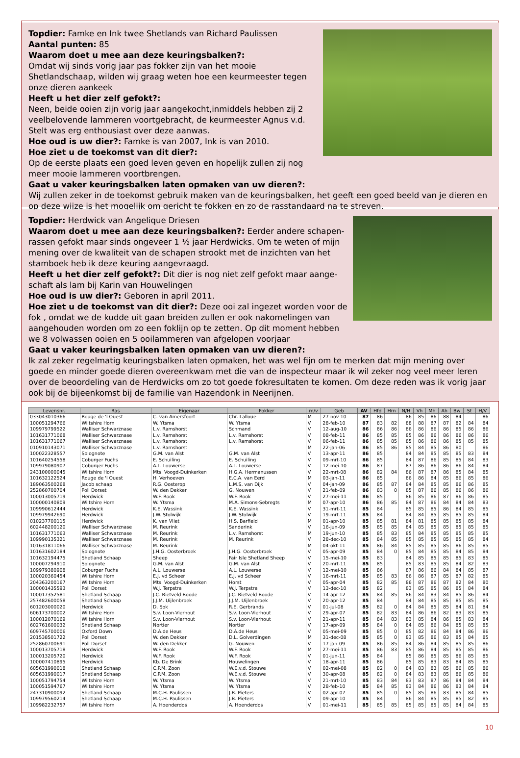Topdier: Famke en Ink twee Shetlands van Richard Paulissen
Aantal punten: 85
Waarom doet u mee aan deze keuringsbalken?:
Omdat wij sinds vorig jaar pas fokker zijn van het mooie Shetlandschaap, wilden wij graag weten hoe een keurmeester tegen onze dieren aankeek
Heeft u het dier zelf gefokt?:
Neen, beide ooien zijn vorig jaar aangekocht,inmiddels hebben zij 2 veelbelovende lammeren voortgebracht, de keurmeester Agnus v.d. Stelt was erg enthousiast over deze aanwas.
Hoe oud is uw dier?: Famke is van 2007, Ink is van 2010.
Hoe ziet u de toekomst van dit dier?:
Op de eerste plaats een goed leven geven en hopelijk zullen zij nog meer mooie lammeren voortbrengen.
Gaat u vaker keuringsbalken laten opmaken van uw dieren?:
Wij zullen zeker in de toekomst gebruik maken van de keuringsbalken, het geeft een goed beeld van je dieren en op deze wijze is het mogelijk om gericht te fokken en zo de rasstandaard na te streven.
Topdier: Herdwick van Angelique Driesen
Waarom doet u mee aan deze keuringsbalken?: Eerder andere schapen-rassen gefokt maar sinds ongeveer 1 ½ jaar Herdwicks. Om te weten of mijn mening over de kwaliteit van de schapen strookt met de inzichten van het stamboek heb ik deze keuring aangevraagd.
Heeft u het dier zelf gefokt?: Dit dier is nog niet zelf gefokt maar aange-schaft als lam bij Karin van Houwelingen
Hoe oud is uw dier?: Geboren in april 2011.
Hoe ziet u de toekomst van dit dier?: Deze ooi zal ingezet worden voor de fok , omdat we de kudde uit gaan breiden zullen er ook nakomelingen van aangehouden worden om zo een foklijn op te zetten. Op dit moment hebben we 8 volwassen ooien en 5 ooilammeren van afgelopen voorjaar
Gaat u vaker keuringsbalken laten opmaken van uw dieren?:
Ik zal zeker regelmatig keuringsbalken laten opmaken, het was wel fijn om te merken dat mijn mening over goede en minder goede dieren overeenkwam met die van de inspecteur maar ik wil zeker nog veel meer leren over de beoordeling van de Herdwicks om zo tot goede fokresultaten te komen. Om deze reden was ik vorig jaar ook bij de bijeenkomst bij de familie van Hazendonk in Neerijnen.
| Levensnr. | Ras | Eigenaar | Fokker | m/v | Geb | AV | Hfd | Hrn | N/H | Vh | Mh | Ah | Bw | St | H/V |
| --- | --- | --- | --- | --- | --- | --- | --- | --- | --- | --- | --- | --- | --- | --- | --- |
| 033043010366 | Rouge de 'l Ouest | C. van Amersfoort | Chr. Lalloue | M | 27-nov-10 | 87 | 86 | | 86 | 85 | 86 | 88 | 84 | | 86 |
| 100051294766 | Wiltshire Horn | W. Ytsma | W. Ytsma | V | 28-feb-10 | 87 | 83 | 82 | 88 | 88 | 87 | 87 | 82 | 84 | 84 |
| 109979799522 | Walliser Schwarznase | L.v. Ramshorst | Schmand | V | 12-aug-10 | 86 | 86 | 86 | 86 | 86 | 86 | 86 | 85 | 86 | 86 |
| 101631771068 | Walliser Schwarznase | L.v. Ramshorst | L.v. Ramshorst | V | 08-feb-11 | 86 | 85 | 85 | 85 | 86 | 86 | 86 | 86 | 86 | 86 |
| 101631771067 | Walliser Schwarznase | L.v. Ramshorst | L.v. Ramshorst | V | 06-feb-11 | 86 | 85 | 85 | 85 | 86 | 86 | 86 | 85 | 85 | 85 |
| 010910143071 | Walliser Schwarznase | L.v. Ramshorst | | M | 22-jan-06 | 86 | 85 | 86 | 85 | 84 | 85 | 86 | 80 | | 86 |
| 100022328557 | Solognote | G.M. van Alst | G.M. van Alst | V | 13-apr-11 | 86 | 85 | | 84 | 84 | 85 | 85 | 85 | 83 | 84 |
| 101640254558 | Coburger Fuchs | E. Schuiling | E. Schuiling | V | 09-mrt-10 | 86 | 85 | | 84 | 87 | 86 | 85 | 85 | 84 | 83 |
| 109979080907 | Coburger Fuchs | A.L. Louwerse | A.L. Louwerse | V | 12-mei-10 | 86 | 87 | | 87 | 86 | 86 | 86 | 86 | 84 | 84 |
| 243100000045 | Wiltshire Horn | Mts. Voogd-Duinkerken | H.G.A. Hermanussen | V | 22-mrt-08 | 86 | 82 | 84 | 86 | 87 | 87 | 86 | 85 | 84 | 85 |
| 101632122524 | Rouge de 'l Ouest | H. Verhoeven | E.C.A. van Eerd | M | 03-jan-11 | 86 | 85 | | 86 | 86 | 84 | 85 | 86 | 85 | 86 |
| 189063500268 | Jacob schaap | R.G. Oosterop | L.M.S. van Dijk | V | 04-jan-09 | 86 | 85 | 87 | 84 | 84 | 85 | 85 | 86 | 86 | 85 |
| 252860700704 | Poll Dorset | W. den Dekker | G. Nouwen | V | 21-feb-09 | 86 | 83 | 0 | 85 | 87 | 86 | 85 | 86 | 86 | 86 |
| 100013005719 | Herdwick | W.F. Rook | W.F. Rook | V | 27-mei-11 | 86 | 85 | | 86 | 85 | 86 | 87 | 86 | 86 | 85 |
| 100000140809 | Wiltshire Horn | W. Ytsma | M.A. Simons-Sebregts | M | 07-apr-10 | 86 | 86 | 85 | 84 | 87 | 86 | 84 | 84 | 84 | 83 |
| 109990612444 | Herdwick | K.E. Wassink | K.E. Wassink | V | 31-mrt-11 | 85 | 84 | | 85 | 85 | 85 | 86 | 84 | 85 | 85 |
| 109979942690 | Herdwick | J.W. Stolwijk | J.W. Stolwijk | V | 19-mrt-11 | 85 | 84 | | 84 | 84 | 85 | 85 | 85 | 85 | 84 |
| 010237700115 | Herdwick | K. van Vliet | H.S. Barfield | M | 01-apr-10 | 85 | 85 | 81 | 84 | 81 | 85 | 85 | 85 | 85 | 84 |
| 602448200120 | Walliser Schwarznase | M. Reurink | Sanderink | V | 16-jun-09 | 85 | 85 | 85 | 84 | 85 | 85 | 85 | 85 | 85 | 85 |
| 101631771063 | Walliser Schwarznase | M. Reurink | L.v. Ramshorst | M | 19-jun-10 | 85 | 85 | 83 | 85 | 84 | 85 | 85 | 85 | 85 | 85 |
| 109990135321 | Walliser Schwarznase | M. Reurink | M. Reurink | V | 28-dec-10 | 85 | 84 | 85 | 85 | 85 | 85 | 85 | 85 | 85 | 84 |
| 101631811066 | Walliser Schwarznase | M. Reurink | | M | 04-okt-11 | 85 | 86 | 84 | 85 | 85 | 85 | 85 | 86 | 85 | 85 |
| 101631602184 | Solognote | J.H.G. Oosterbroek | J.H.G. Oosterbroek | V | 05-apr-09 | 85 | 84 | 0 | 85 | 84 | 85 | 85 | 84 | 85 | 84 |
| 101632194475 | Shetland Schaap | Sheep | Fair Isle Shetland Sheep | V | 15-mei-10 | 85 | 83 | | 84 | 85 | 85 | 85 | 85 | 83 | 85 |
| 100007294910 | Solognote | G.M. van Alst | G.M. van Alst | V | 20-mrt-11 | 85 | 85 | | 85 | 83 | 85 | 85 | 84 | 82 | 83 |
| 109979380908 | Coburger Fuchs | A.L. Louwerse | A.L. Louwerse | V | 12-mei-10 | 85 | 86 | | 87 | 86 | 86 | 84 | 84 | 85 | 87 |
| 100020360454 | Wiltshire Horn | E.J. vd Scheer | E.J. vd Scheer | V | 16-mrt-11 | 85 | 85 | 83 | 86 | 86 | 87 | 85 | 87 | 82 | 85 |
| 204363200167 | Wiltshire Horn | Mts. Voogd-Duinkerken | Horst | V | 05-apr-04 | 85 | 82 | 85 | 86 | 87 | 86 | 87 | 82 | 84 | 80 |
| 100001435593 | Poll Dorset | W.J. Terpstra | W.J. Terpstra | V | 13-dec-10 | 85 | 82 | | 83 | 85 | 85 | 86 | 85 | 84 | 84 |
| 100017352581 | Shetland Schaap | J.C. Rietveld-Boode | J.C. Rietveld-Boode | V | 14-apr-12 | 85 | 84 | 85 | 86 | 84 | 83 | 84 | 85 | 86 | 84 |
| 257482600058 | Shetland Schaap | J.J.M. Uijlenbroek | J.J.M. Uijlenbroek | V | 20-apr-12 | 85 | 84 | | 84 | 84 | 85 | 85 | 85 | 85 | 85 |
| 601203000020 | Herdwick | D. Sok | R.E. Gerbrands | V | 01-jul-08 | 85 | 82 | 0 | 84 | 84 | 85 | 85 | 84 | 81 | 84 |
| 606173700002 | Wiltshire Horn | S.v. Loon-Vierhout | S.v. Loon-Vierhout | V | 29-apr-07 | 85 | 82 | 83 | 84 | 86 | 86 | 82 | 83 | 83 | 85 |
| 100012070169 | Wiltshire Horn | S.v. Loon-Vierhout | S.v. Loon-Vierhout | V | 21-apr-11 | 85 | 84 | 83 | 83 | 85 | 84 | 86 | 85 | 83 | 84 |
| 602761600032 | Shetland Schaap | Nortier | Nortier | V | 17-apr-09 | 85 | 84 | 0 | 84 | 85 | 86 | 84 | 85 | 85 | 85 |
| 609745700006 | Oxford Down | D.A.de Heus | D.A.de Heus | V | 05-mei-09 | 85 | 85 | 0 | 85 | 82 | 86 | 84 | 84 | 86 | 86 |
| 201538501722 | Poll Dorset | W. den Dekker | D.L. Golverdingen | M | 31-dec-08 | 85 | 85 | 0 | 83 | 85 | 86 | 83 | 85 | 84 | 85 |
| 252860700691 | Poll Dorset | W. den Dekker | G. Nouwen | V | 17-jan-09 | 85 | 86 | 85 | 84 | 86 | 84 | 85 | 85 | 85 | 86 |
| 100013705718 | Herdwick | W.F. Rook | W.F. Rook | M | 27-mei-11 | 85 | 86 | 83 | 85 | 86 | 84 | 85 | 85 | 85 | 86 |
| 100013205720 | Herdwick | W.F. Rook | W.F. Rook | V | 01-jun-11 | 85 | 84 | | 85 | 86 | 85 | 85 | 86 | 85 | 85 |
| 100007410895 | Herdwick | Kb. De Brink | Houwelingen | V | 18-apr-11 | 85 | 86 | | 85 | 85 | 83 | 83 | 84 | 85 | 85 |
| 605631990018 | Shetland Schaap | C.P.M. Zoon | W.E.v.d. Stouwe | V | 02-mei-08 | 85 | 82 | 0 | 84 | 83 | 83 | 85 | 86 | 85 | 86 |
| 605631990017 | Shetland Schaap | C.P.M. Zoon | W.E.v.d. Stouwe | V | 30-apr-08 | 85 | 82 | 0 | 84 | 83 | 83 | 85 | 86 | 85 | 86 |
| 100051794754 | Wiltshire Horn | W. Ytsma | W. Ytsma | V | 21-mrt-10 | 85 | 83 | 84 | 83 | 83 | 87 | 86 | 84 | 84 | 84 |
| 100051594767 | Wiltshire Horn | W. Ytsma | W. Ytsma | V | 28-feb-10 | 85 | 84 | 85 | 83 | 84 | 86 | 86 | 83 | 84 | 84 |
| 247310900092 | Shetland Schaap | M.C.H. Paulissen | J.B. Pieters | V | 02-apr-07 | 85 | 85 | 0 | 85 | 85 | 86 | 83 | 85 | 84 | 85 |
| 109979560214 | Shetland Schaap | M.C.H. Paulissen | J.B. Pieters | V | 09-apr-10 | 85 | 84 | | 86 | 84 | 85 | 85 | 85 | 82 | 85 |
| 109982232757 | Wiltshire Horn | A. Hoenderdos | A. Hoenderdos | V | 01-mei-11 | 85 | 85 | 85 | 85 | 85 | 85 | 85 | 84 | 84 | 85 |
10